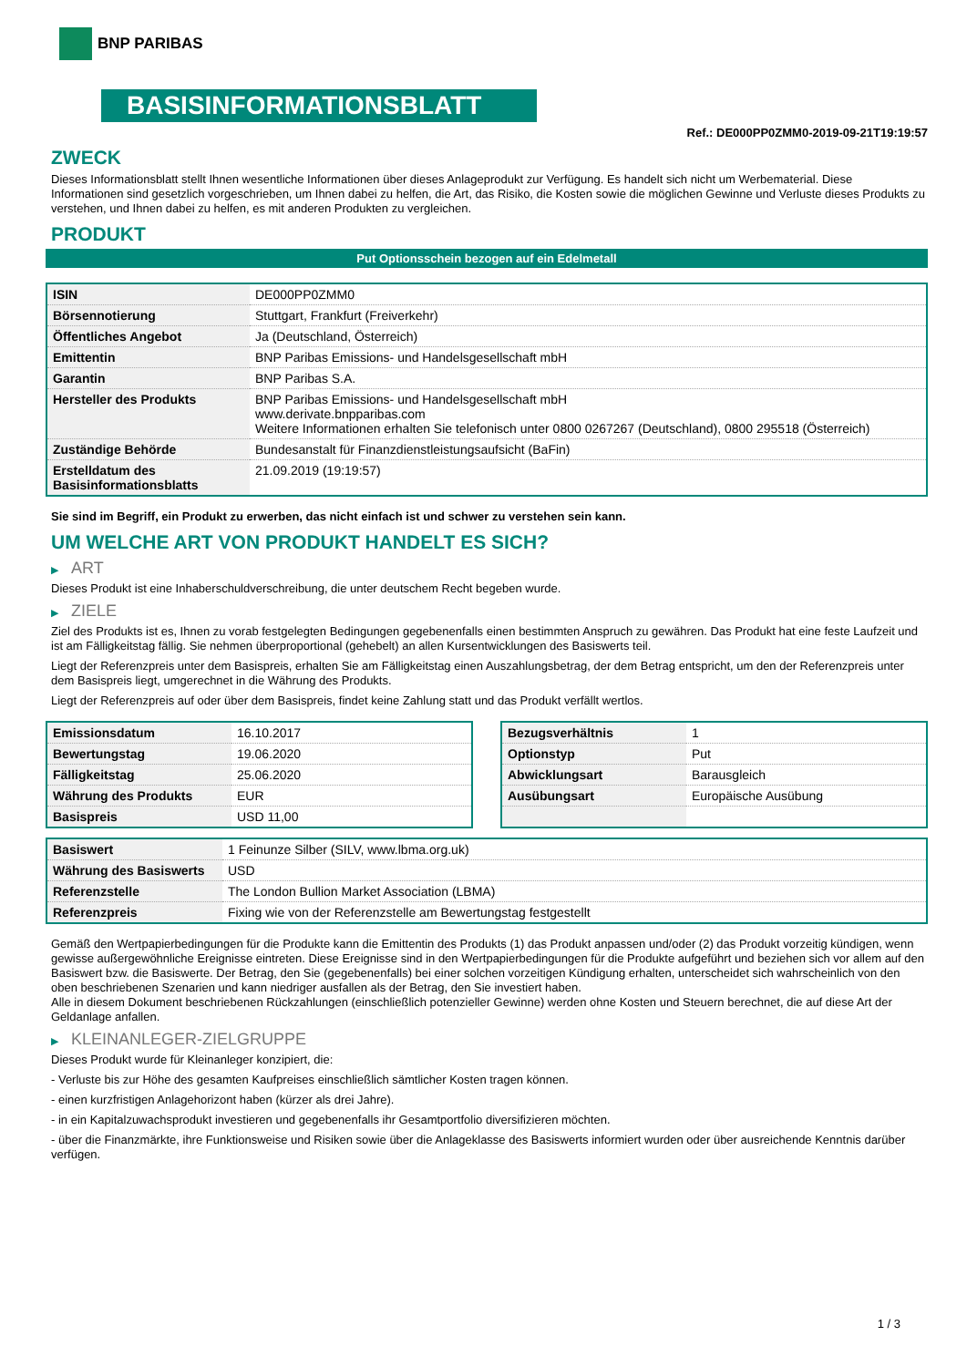BNP PARIBAS
BASISINFORMATIONSBLATT
Ref.: DE000PP0ZMM0-2019-09-21T19:19:57
ZWECK
Dieses Informationsblatt stellt Ihnen wesentliche Informationen über dieses Anlageprodukt zur Verfügung. Es handelt sich nicht um Werbematerial. Diese Informationen sind gesetzlich vorgeschrieben, um Ihnen dabei zu helfen, die Art, das Risiko, die Kosten sowie die möglichen Gewinne und Verluste dieses Produkts zu verstehen, und Ihnen dabei zu helfen, es mit anderen Produkten zu vergleichen.
PRODUKT
Put Optionsschein bezogen auf ein Edelmetall
| ISIN | DE000PP0ZMM0 |
| Börsennotierung | Stuttgart, Frankfurt (Freiverkehr) |
| Öffentliches Angebot | Ja (Deutschland, Österreich) |
| Emittentin | BNP Paribas Emissions- und Handelsgesellschaft mbH |
| Garantin | BNP Paribas S.A. |
| Hersteller des Produkts | BNP Paribas Emissions- und Handelsgesellschaft mbH www.derivate.bnpparibas.com Weitere Informationen erhalten Sie telefonisch unter 0800 0267267 (Deutschland), 0800 295518 (Österreich) |
| Zuständige Behörde | Bundesanstalt für Finanzdienstleistungsaufsicht (BaFin) |
| Erstelldatum des Basisinformationsblatts | 21.09.2019 (19:19:57) |
Sie sind im Begriff, ein Produkt zu erwerben, das nicht einfach ist und schwer zu verstehen sein kann.
UM WELCHE ART VON PRODUKT HANDELT ES SICH?
▶ ART
Dieses Produkt ist eine Inhaberschuldverschreibung, die unter deutschem Recht begeben wurde.
▶ ZIELE
Ziel des Produkts ist es, Ihnen zu vorab festgelegten Bedingungen gegebenenfalls einen bestimmten Anspruch zu gewähren. Das Produkt hat eine feste Laufzeit und ist am Fälligkeitstag fällig. Sie nehmen überproportional (gehebelt) an allen Kursentwicklungen des Basiswerts teil.
Liegt der Referenzpreis unter dem Basispreis, erhalten Sie am Fälligkeitstag einen Auszahlungsbetrag, der dem Betrag entspricht, um den der Referenzpreis unter dem Basispreis liegt, umgerechnet in die Währung des Produkts.
Liegt der Referenzpreis auf oder über dem Basispreis, findet keine Zahlung statt und das Produkt verfällt wertlos.
| Emissionsdatum | 16.10.2017 |
| Bewertungstag | 19.06.2020 |
| Fälligkeitstag | 25.06.2020 |
| Währung des Produkts | EUR |
| Basispreis | USD 11,00 |
| Bezugsverhältnis | 1 |
| Optionstyp | Put |
| Abwicklungsart | Barausgleich |
| Ausübungsart | Europäische Ausübung |
| Basiswert | 1 Feinunze Silber (SILV, www.lbma.org.uk) |
| Währung des Basiswerts | USD |
| Referenzstelle | The London Bullion Market Association (LBMA) |
| Referenzpreis | Fixing wie von der Referenzstelle am Bewertungstag festgestellt |
Gemäß den Wertpapierbedingungen für die Produkte kann die Emittentin des Produkts (1) das Produkt anpassen und/oder (2) das Produkt vorzeitig kündigen, wenn gewisse außergewöhnliche Ereignisse eintreten. Diese Ereignisse sind in den Wertpapierbedingungen für die Produkte aufgeführt und beziehen sich vor allem auf den Basiswert bzw. die Basiswerte. Der Betrag, den Sie (gegebenenfalls) bei einer solchen vorzeitigen Kündigung erhalten, unterscheidet sich wahrscheinlich von den oben beschriebenen Szenarien und kann niedriger ausfallen als der Betrag, den Sie investiert haben.
Alle in diesem Dokument beschriebenen Rückzahlungen (einschließlich potenzieller Gewinne) werden ohne Kosten und Steuern berechnet, die auf diese Art der Geldanlage anfallen.
▶ KLEINANLEGER-ZIELGRUPPE
Dieses Produkt wurde für Kleinanleger konzipiert, die:
- Verluste bis zur Höhe des gesamten Kaufpreises einschließlich sämtlicher Kosten tragen können.
- einen kurzfristigen Anlagehorizont haben (kürzer als drei Jahre).
- in ein Kapitalzuwachsprodukt investieren und gegebenenfalls ihr Gesamtportfolio diversifizieren möchten.
- über die Finanzmärkte, ihre Funktionsweise und Risiken sowie über die Anlageklasse des Basiswerts informiert wurden oder über ausreichende Kenntnis darüber verfügen.
1 / 3